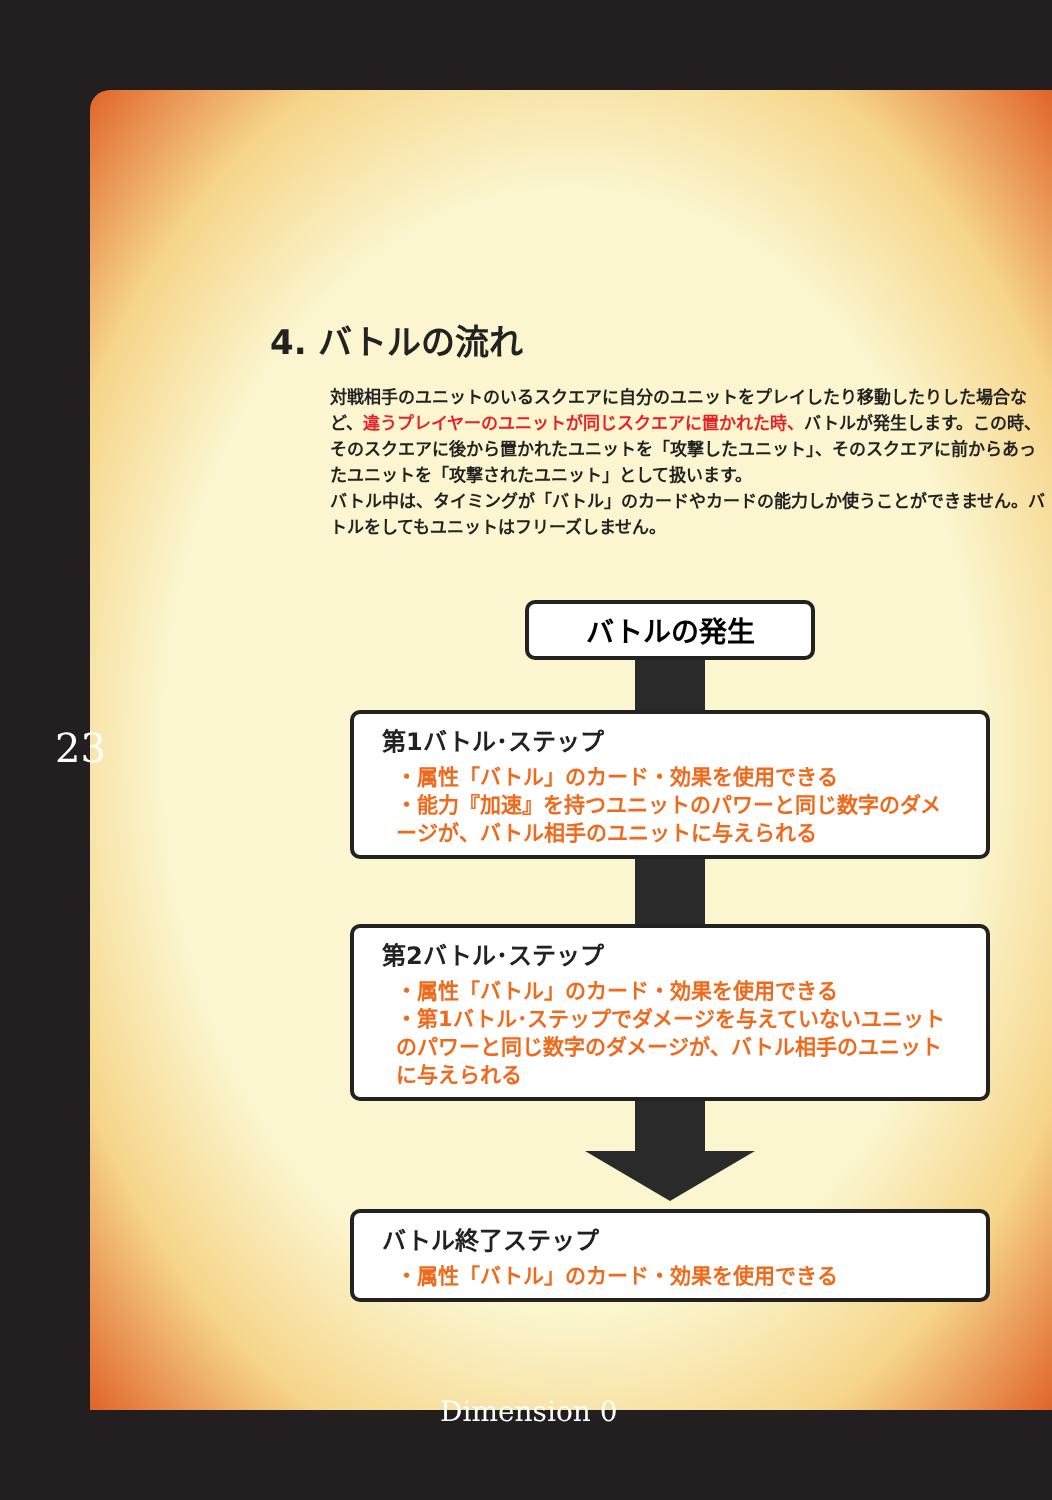4. バトルの流れ
対戦相手のユニットのいるスクエアに自分のユニットをプレイしたり移動したりした場合など、違うプレイヤーのユニットが同じスクエアに置かれた時、バトルが発生します。この時、そのスクエアに後から置かれたユニットを「攻撃したユニット」、そのスクエアに前からあったユニットを「攻撃されたユニット」として扱います。
バトル中は、タイミングが「バトル」のカードやカードの能力しか使うことができません。バトルをしてもユニットはフリーズしません。
バトルの発生
第1バトル･ステップ
・属性「バトル」のカード・効果を使用できる
・能力『加速』を持つユニットのパワーと同じ数字のダメージが、バトル相手のユニットに与えられる
第2バトル･ステップ
・属性「バトル」のカード・効果を使用できる
・第1バトル･ステップでダメージを与えていないユニットのパワーと同じ数字のダメージが、バトル相手のユニットに与えられる
バトル終了ステップ
・属性「バトル」のカード・効果を使用できる
23
Dimension 0